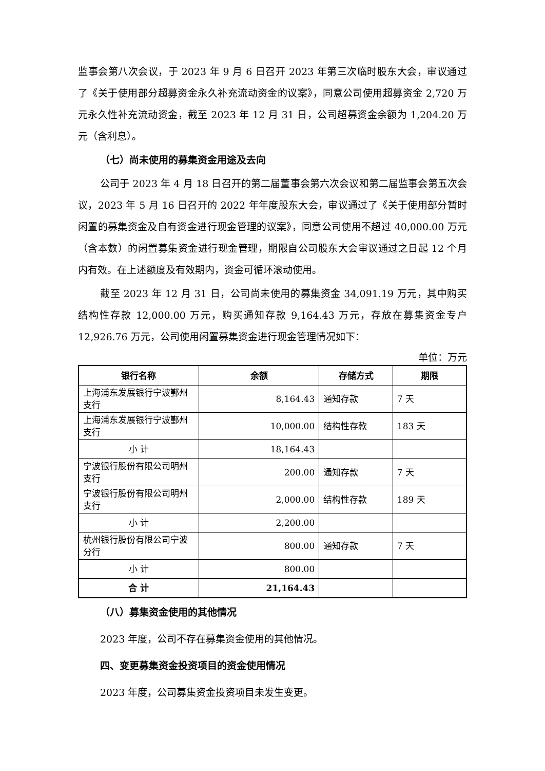监事会第八次会议，于 2023 年 9 月 6 日召开 2023 年第三次临时股东大会，审议通过了《关于使用部分超募资金永久补充流动资金的议案》，同意公司使用超募资金 2,720 万元永久性补充流动资金，截至 2023 年 12 月 31 日，公司超募资金余额为 1,204.20 万元（含利息）。
（七）尚未使用的募集资金用途及去向
公司于 2023 年 4 月 18 日召开的第二届董事会第六次会议和第二届监事会第五次会议，2023 年 5 月 16 日召开的 2022 年年度股东大会，审议通过了《关于使用部分暂时闲置的募集资金及自有资金进行现金管理的议案》，同意公司使用不超过 40,000.00 万元（含本数）的闲置募集资金进行现金管理，期限自公司股东大会审议通过之日起 12 个月内有效。在上述额度及有效期内，资金可循环滚动使用。
截至 2023 年 12 月 31 日，公司尚未使用的募集资金 34,091.19 万元，其中购买结构性存款 12,000.00 万元，购买通知存款 9,164.43 万元，存放在募集资金专户 12,926.76 万元，公司使用闲置募集资金进行现金管理情况如下：
单位：万元
| 银行名称 | 余额 | 存储方式 | 期限 |
| --- | --- | --- | --- |
| 上海浦东发展银行宁波鄞州支行 | 8,164.43 | 通知存款 | 7 天 |
| 上海浦东发展银行宁波鄞州支行 | 10,000.00 | 结构性存款 | 183 天 |
| 小 计 | 18,164.43 | | |
| 宁波银行股份有限公司明州支行 | 200.00 | 通知存款 | 7 天 |
| 宁波银行股份有限公司明州支行 | 2,000.00 | 结构性存款 | 189 天 |
| 小 计 | 2,200.00 | | |
| 杭州银行股份有限公司宁波分行 | 800.00 | 通知存款 | 7 天 |
| 小 计 | 800.00 | | |
| 合 计 | 21,164.43 | | |
（八）募集资金使用的其他情况
2023 年度，公司不存在募集资金使用的其他情况。
四、变更募集资金投资项目的资金使用情况
2023 年度，公司募集资金投资项目未发生变更。